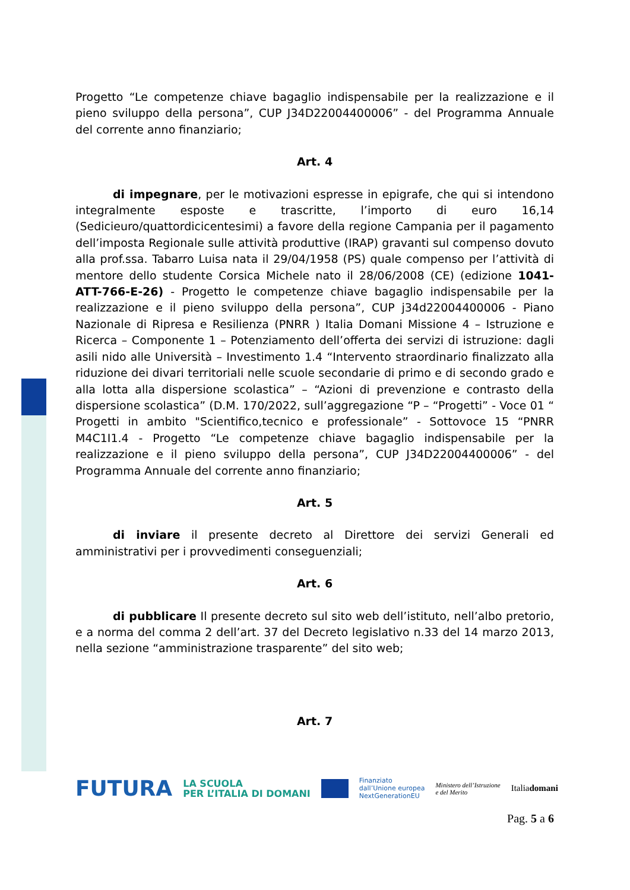Progetto “Le competenze chiave bagaglio indispensabile per la realizzazione e il pieno sviluppo della persona”, CUP J34D22004400006” - del Programma Annuale del corrente anno finanziario;
Art. 4
di impegnare, per le motivazioni espresse in epigrafe, che qui si intendono integralmente esposte e trascritte, l’importo di euro 16,14 (Sedicieuro/quattordicicentesimi) a favore della regione Campania per il pagamento dell’imposta Regionale sulle attività produttive (IRAP) gravanti sul compenso dovuto alla prof.ssa. Tabarro Luisa nata il 29/04/1958 (PS) quale compenso per l’attività di mentore dello studente Corsica Michele nato il 28/06/2008 (CE) (edizione 1041-ATT-766-E-26) - Progetto le competenze chiave bagaglio indispensabile per la realizzazione e il pieno sviluppo della persona”, CUP j34d22004400006 - Piano Nazionale di Ripresa e Resilienza (PNRR ) Italia Domani Missione 4 – Istruzione e Ricerca – Componente 1 – Potenziamento dell’offerta dei servizi di istruzione: dagli asili nido alle Università – Investimento 1.4 “Intervento straordinario finalizzato alla riduzione dei divari territoriali nelle scuole secondarie di primo e di secondo grado e alla lotta alla dispersione scolastica” – “Azioni di prevenzione e contrasto della dispersione scolastica” (D.M. 170/2022, sull’aggregazione “P – “Progetti” - Voce 01 “ Progetti in ambito "Scientifico,tecnico e professionale” - Sottovoce 15 “PNRR M4C1I1.4 - Progetto “Le competenze chiave bagaglio indispensabile per la realizzazione e il pieno sviluppo della persona”, CUP J34D22004400006” - del Programma Annuale del corrente anno finanziario;
Art. 5
di inviare il presente decreto al Direttore dei servizi Generali ed amministrativi per i provvedimenti conseguenziali;
Art. 6
di pubblicare Il presente decreto sul sito web dell’istituto, nell’albo pretorio, e a norma del comma 2 dell’art. 37 del Decreto legislativo n.33 del 14 marzo 2013, nella sezione “amministrazione trasparente” del sito web;
Art. 7
FUTURA LA SCUOLA
PER L’ITALIA DI DOMANI Finanziato
dall’Unione europea
NextGenerationEU Ministero dell’Istruzione
e del Merito Italiadomani
Pag. 5 a 6